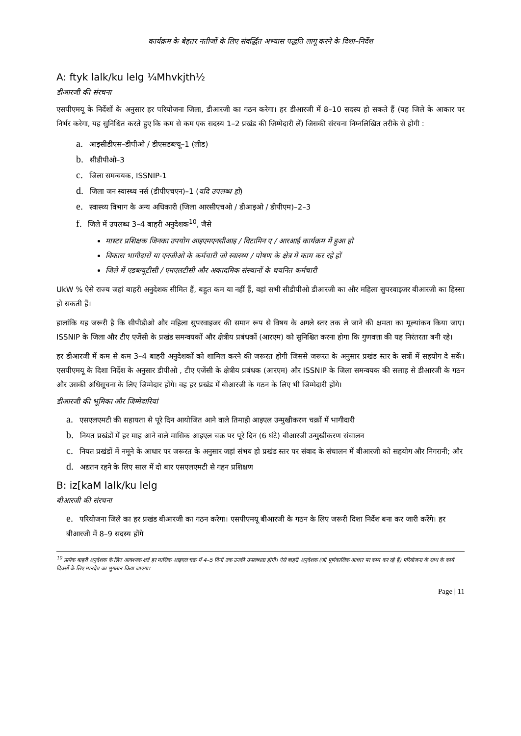कार्यक्रम के बेहतर नतीजों के लिए संवर्द्धित अभ्यास पद्धति लागू करने के दिशा–निर्देश
A: ftyk lalk/ku lelg ¼Mhvkjth½
डीआरजी की संरचना
एसपीएमयू के निर्देशों के अनुसार हर परियोजना जिला, डीआरजी का गठन करेगा। हर डीआरजी में 8–10 सदस्य हो सकते हैं (यह जिले के आकार पर निर्भर करेगा, यह सुनिश्चित करते हुए कि कम से कम एक सदस्य 1–2 प्रखंड की जिम्मेदारी लें) जिसकी संरचना निम्नलिखित तरीके से होगी :
a. आइसीडीएस–डीपीओ / डीएसडब्ल्यू–1 (लीड)
b. सीडीपीओ–3
c. जिला समन्वयक, ISSNIP-1
d. जिला जन स्वास्थ्य नर्स (डीपीएचएन)–1 (यदि उपलब्ध हो)
e. स्वास्थ्य विभाग के अन्य अधिकारी (जिला आरसीएचओ / डीआइओ / डीपीएम)–2–3
f. जिले में उपलब्ध 3–4 बाहरी अनुदेशक<sup>10</sup>, जैसे
मास्टर प्रशिक्षक जिनका उपयोग आइएमएनसीआइ / विटामिन ए / आरआई कार्यक्रम में हुआ हो
विकास भागीदारों या एनजीओ के कर्मचारी जो स्वास्थ्य / पोषण के क्षेत्र में काम कर रहे हों
जिले में एडब्ल्यूटीसी / एमएलटीसी और अकादमिक संस्थानों के चयनित कर्मचारी
UkW % ऐसे राज्य जहां बाहरी अनुदेशक सीमित हैं, बहुत कम या नहीं हैं, वहां सभी सीडीपीओ डीआरजी का और महिला सुपरवाइजर बीआरजी का हिस्सा हो सकती हैं।
हालांकि यह जरूरी है कि सीपीडीओ और महिला सुपरवाइजर की समान रूप से विषय के अगले स्तर तक ले जाने की क्षमता का मूल्यांकन किया जाए। ISSNIP के जिला और टीए एजेंसी के प्रखंड समन्वयकों और क्षेत्रीय प्रबंधकों (आरएम) को सुनिश्चित करना होगा कि गुणवत्ता की यह निरंतरता बनी रहे।
हर डीआरजी में कम से कम 3–4 बाहरी अनुदेशकों को शामिल करने की जरूरत होगी जिससे जरूरत के अनुसार प्रखंड स्तर के सत्रों में सहयोग दे सकें। एसपीएमयू के दिशा निर्देश के अनुसार डीपीओ , टीए एजेंसी के क्षेत्रीय प्रबंधक (आरएम) और ISSNIP के जिला समन्वयक की सलाह से डीआरजी के गठन और उसकी अधिसूचना के लिए जिम्मेदार होंगे। वह हर प्रखंड में बीआरजी के गठन के लिए भी जिम्मेदारी होंगे।
डीआरजी की भूमिका और जिम्मेदारियां
a. एसएलएमटी की सहायता से पूरे दिन आयोजित आने वाले तिमाही आइएल उन्मुखीकरण चक्रों में भागीदारी
b. नियत प्रखंडों में हर माह आने वाले मासिक आइएल चक्र पर पूरे दिन (6 घंटे) बीआरजी उन्मुखीकरण संचालन
c. नियत प्रखंडों में नमूने के आधार पर जरूरत के अनुसार जहां संभव हो प्रखंड स्तर पर संवाद के संचालन में बीआरजी को सहयोग और निगरानी; और
d. अद्यतन रहने के लिए साल में दो बार एसएलएमटी से गहन प्रशिक्षण
B: iz[kaM lalk/ku lelg
बीआरजी की संरचना
e. परियोजना जिले का हर प्रखंड बीआरजी का गठन करेगा। एसपीएमयू बीआरजी के गठन के लिए जरूरी दिशा निर्देश बना कर जारी करेंगे। हर बीआरजी में 8–9 सदस्य होंगे
<sup>10</sup> प्रत्येक बाहरी अनुदेशक के लिए आवश्यक शर्त हर मासिक आइएल चक्र में 4–5 दिनों तक उनकी उपलब्धता होगी। ऐसे बाहरी अनुदेशक (जो पूर्णकालिक आधार पर काम कर रहे हैं) परियोजना के साथ के कार्य दिवसों के लिए मानदेय का भुगतान किया जाएगा।
Page | 11